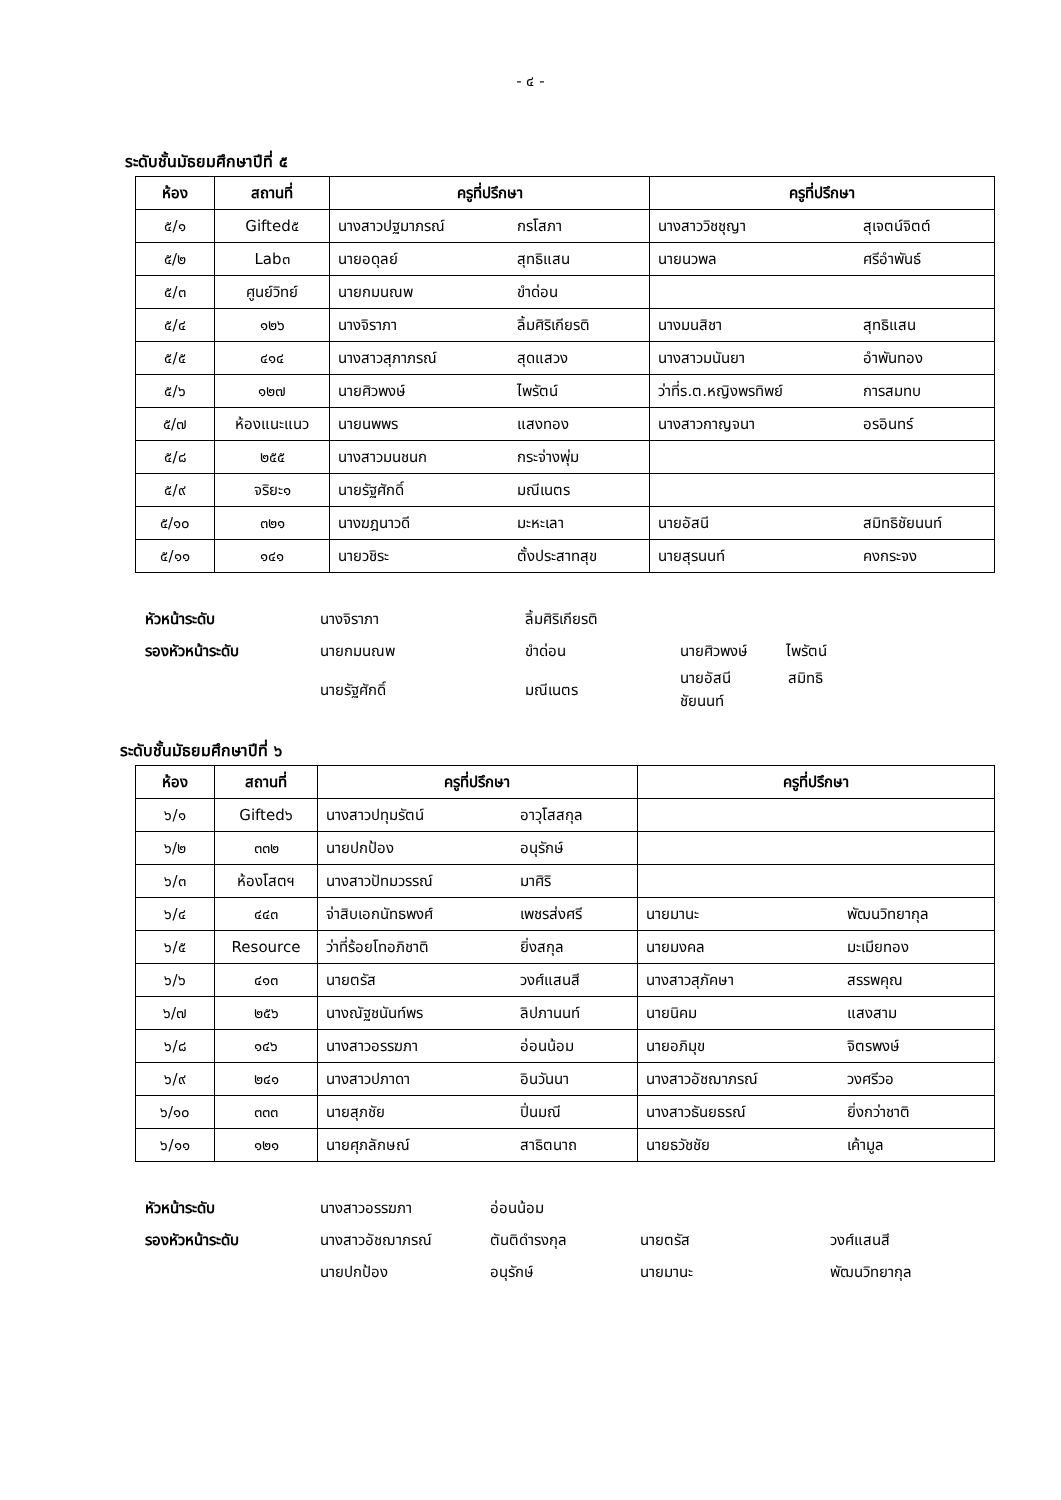- ๔ -
ระดับชั้นมัธยมศึกษาปีที่ ๕
| ห้อง | สถานที่ | ครูที่ปรึกษา | | ครูที่ปรึกษา | |
| --- | --- | --- | --- | --- | --- |
| ๕/๑ | Gifted๕ | นางสาวปฐมาภรณ์ | กรโสภา | นางสาววิชชุญา | สุเจตน์จิตต์ |
| ๕/๒ | Lab๓ | นายอดุลย์ | สุทธิแสน | นายนวพล | ศรีอำพันธ์ |
| ๕/๓ | ศูนย์วิทย์ | นายกมนณพ | ขำด่อน | | |
| ๕/๔ | ๑๒๖ | นางจิราภา | ลิ้มศิริเกียรติ | นางมนสิชา | สุทธิแสน |
| ๕/๕ | ๔๑๔ | นางสาวสุภาภรณ์ | สุดแสวง | นางสาวมนันยา | อำพันทอง |
| ๕/๖ | ๑๒๗ | นายศิวพงษ์ | ไพรัตน์ | ว่าที่ร.ต.หญิงพรทิพย์ | การสมทบ |
| ๕/๗ | ห้องแนะแนว | นายนพพร | แสงทอง | นางสาวกาญจนา | อรอินทร์ |
| ๕/๘ | ๒๕๕ | นางสาวมนชนก | กระจ่างพุ่ม | | |
| ๕/๙ | จริยะ๑ | นายรัฐศักดิ์ | มณีเนตร | | |
| ๕/๑๐ | ๓๒๑ | นางฆฎนาวดี | มะหะเลา | นายอัสนี | สมิทธิชัยนนท์ |
| ๕/๑๑ | ๑๔๑ | นายวชิระ | ตั้งประสาทสุข | นายสุรนนท์ | คงกระจง |
หัวหน้าระดับ นางจิราภา ลิ้มศิริเกียรติ
รองหัวหน้าระดับ นายกมนณพ ขำด่อน นายศิวพงษ์ ไพรัตน์
นายรัฐศักดิ์ มณีเนตร นายอัสนี สมิทธิชัยนนท์
ระดับชั้นมัธยมศึกษาปีที่ ๖
| ห้อง | สถานที่ | ครูที่ปรึกษา | | ครูที่ปรึกษา | |
| --- | --- | --- | --- | --- | --- |
| ๖/๑ | Gifted๖ | นางสาวปทุมรัตน์ | อาวุโสสกุล | | |
| ๖/๒ | ๓๓๒ | นายปกป้อง | อนุรักษ์ | | |
| ๖/๓ | ห้องโสตฯ | นางสาวปัทมวรรณ์ | มาศิริ | | |
| ๖/๔ | ๔๔๓ | จ่าสิบเอกนัทธพงศ์ | เพชรส่งศรี | นายมานะ | พัฒนวิทยากุล |
| ๖/๕ | Resource | ว่าที่ร้อยโทอภิชาติ | ยิ่งสกุล | นายมงคล | มะเมียทอง |
| ๖/๖ | ๔๑๓ | นายตรัส | วงศ์แสนสี | นางสาวสุภัคษา | สรรพคุณ |
| ๖/๗ | ๒๕๖ | นางณัฐชนันท์พร | ลิปภานนท์ | นายนิคม | แสงสาม |
| ๖/๘ | ๑๔๖ | นางสาวอรรฆภา | อ่อนน้อม | นายอภิมุข | จิตรพงษ์ |
| ๖/๙ | ๒๔๑ | นางสาวปภาดา | อินวันนา | นางสาวอัชฌาภรณ์ | วงศรีวอ |
| ๖/๑๐ | ๓๓๓ | นายสุภชัย | ปิ่นมณี | นางสาวธันยธรณ์ | ยิ่งกว่าชาติ |
| ๖/๑๑ | ๑๒๑ | นายศุภลักษณ์ | สาธิตนาถ | นายธวัชชัย | เค้ามูล |
หัวหน้าระดับ นางสาวอรรฆภา อ่อนน้อม
รองหัวหน้าระดับ นางสาวอัชฌาภรณ์ ตันติดำรงกุล นายตรัส วงศ์แสนสี
นายปกป้อง อนุรักษ์ นายมานะ พัฒนวิทยากุล